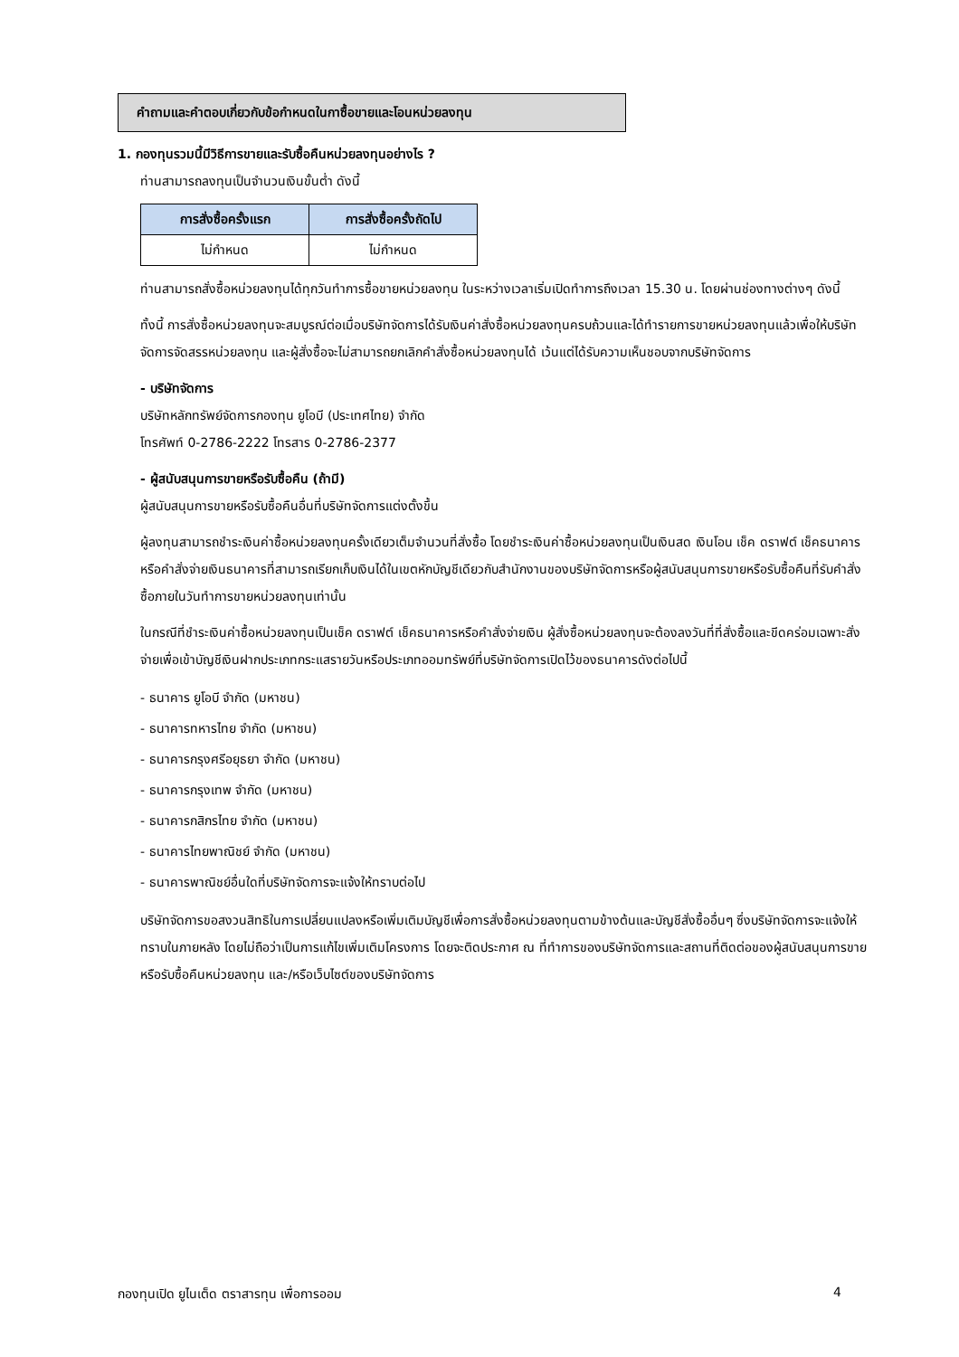คำถามและคำตอบเกี่ยวกับข้อกำหนดในกาซื้อขายและโอนหน่วยลงทุน
1. กองทุนรวมนี้มีวิธีการขายและรับซื้อคืนหน่วยลงทุนอย่างไร ?
ท่านสามารถลงทุนเป็นจำนวนเงินขั้นต่ำ ดังนี้
| การสั่งซื้อครั้งแรก | การสั่งซื้อครั้งถัดไป |
| --- | --- |
| ไม่กำหนด | ไม่กำหนด |
ท่านสามารถสั่งซื้อหน่วยลงทุนได้ทุกวันทำการซื้อขายหน่วยลงทุน ในระหว่างเวลาเริ่มเปิดทำการถึงเวลา 15.30 น. โดยผ่านช่องทางต่างๆ ดังนี้
ทั้งนี้ การสั่งซื้อหน่วยลงทุนจะสมบูรณ์ต่อเมื่อบริษัทจัดการได้รับเงินค่าสั่งซื้อหน่วยลงทุนครบถ้วนและได้ทำรายการขายหน่วยลงทุนแล้วเพื่อให้บริษัทจัดการจัดสรรหน่วยลงทุน และผู้สั่งซื้อจะไม่สามารถยกเลิกคำสั่งซื้อหน่วยลงทุนได้ เว้นแต่ได้รับความเห็นชอบจากบริษัทจัดการ
- บริษัทจัดการ
บริษัทหลักทรัพย์จัดการกองทุน ยูโอบี (ประเทศไทย) จำกัด
โทรศัพท์ 0-2786-2222 โทรสาร 0-2786-2377
- ผู้สนับสนุนการขายหรือรับซื้อคืน (ถ้ามี)
ผู้สนับสนุนการขายหรือรับซื้อคืนอื่นที่บริษัทจัดการแต่งตั้งขึ้น
ผู้ลงทุนสามารถชำระเงินค่าซื้อหน่วยลงทุนครั้งเดียวเต็มจำนวนที่สั่งซื้อ โดยชำระเงินค่าซื้อหน่วยลงทุนเป็นเงินสด เงินโอน เช็ค ดราฟต์ เช็คธนาคารหรือคำสั่งจ่ายเงินธนาคารที่สามารถเรียกเก็บเงินได้ในเขตหักบัญชีเดียวกับสำนักงานของบริษัทจัดการหรือผู้สนับสนุนการขายหรือรับซื้อคืนที่รับคำสั่งซื้อภายในวันทำการขายหน่วยลงทุนเท่านั้น
ในกรณีที่ชำระเงินค่าซื้อหน่วยลงทุนเป็นเช็ค ดราฟต์ เช็คธนาคารหรือคำสั่งจ่ายเงิน ผู้สั่งซื้อหน่วยลงทุนจะต้องลงวันที่ที่สั่งซื้อและขีดคร่อมเฉพาะสั่งจ่ายเพื่อเข้าบัญชีเงินฝากประเภทกระแสรายวันหรือประเภทออมทรัพย์ที่บริษัทจัดการเปิดไว้ของธนาคารดังต่อไปนี้
- ธนาคาร ยูโอบี จำกัด (มหาชน)
- ธนาคารทหารไทย จำกัด (มหาชน)
- ธนาคารกรุงศรีอยุธยา จำกัด (มหาชน)
- ธนาคารกรุงเทพ จำกัด (มหาชน)
- ธนาคารกสิกรไทย จำกัด (มหาชน)
- ธนาคารไทยพาณิชย์ จำกัด (มหาชน)
- ธนาคารพาณิชย์อื่นใดที่บริษัทจัดการจะแจ้งให้ทราบต่อไป
บริษัทจัดการขอสงวนสิทธิในการเปลี่ยนแปลงหรือเพิ่มเติมบัญชีเพื่อการสั่งซื้อหน่วยลงทุนตามข้างต้นและบัญชีสั่งซื้ออื่นๆ ซึ่งบริษัทจัดการจะแจ้งให้ทราบในภายหลัง โดยไม่ถือว่าเป็นการแก้ไขเพิ่มเติมโครงการ โดยจะติดประกาศ ณ ที่ทำการของบริษัทจัดการและสถานที่ติดต่อของผู้สนับสนุนการขายหรือรับซื้อคืนหน่วยลงทุน และ/หรือเว็บไซต์ของบริษัทจัดการ
กองทุนเปิด ยูไนเต็ด ตราสารทุน เพื่อการออม 4